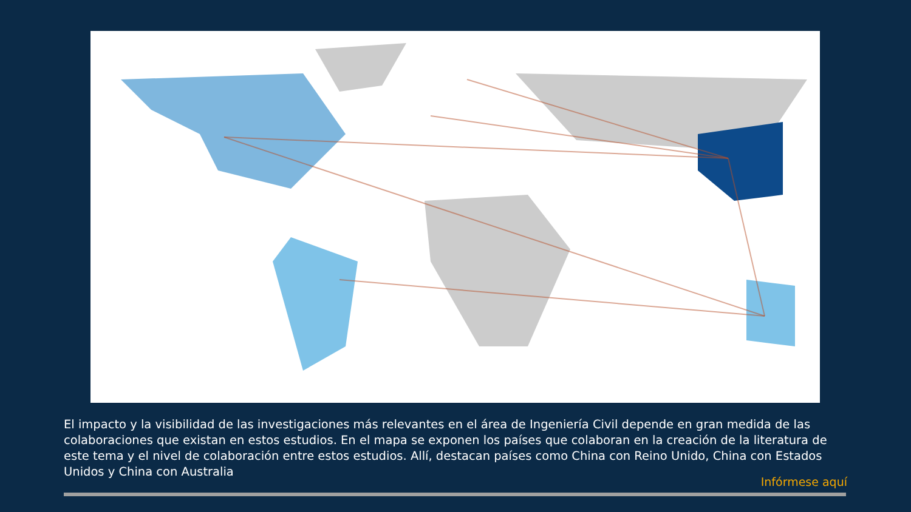El impacto y la visibilidad de las investigaciones más relevantes en el área de Ingeniería Civil depende en gran medida de las colaboraciones que existan en estos estudios. En el mapa se exponen los países que colaboran en la creación de la literatura de este tema y el nivel de colaboración entre estos estudios. Allí, destacan países como China con Reino Unido, China con Estados Unidos y China con Australia
Infórmese aquí